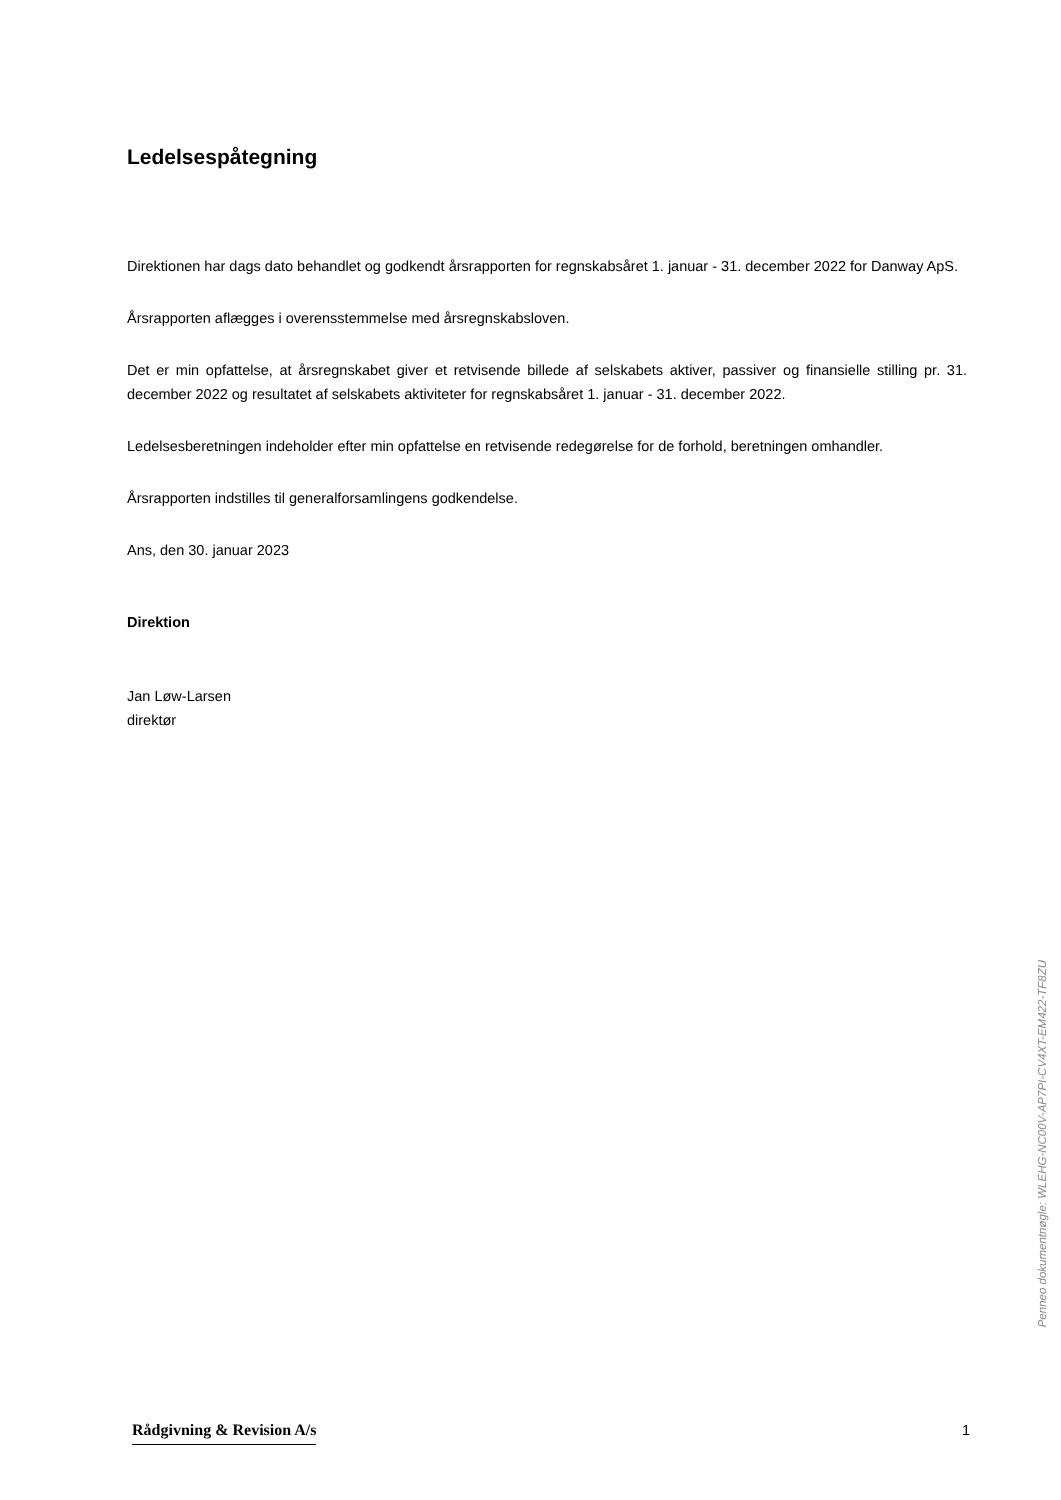Ledelsespåtegning
Direktionen har dags dato behandlet og godkendt årsrapporten for regnskabsåret 1. januar - 31. december 2022 for Danway ApS.
Årsrapporten aflægges i overensstemmelse med årsregnskabsloven.
Det er min opfattelse, at årsregnskabet giver et retvisende billede af selskabets aktiver, passiver og finansielle stilling pr. 31. december 2022 og resultatet af selskabets aktiviteter for regnskabsåret 1. januar - 31. december 2022.
Ledelsesberetningen indeholder efter min opfattelse en retvisende redegørelse for de forhold, beretningen omhandler.
Årsrapporten indstilles til generalforsamlingens godkendelse.
Ans, den 30. januar 2023
Direktion
Jan Løw-Larsen
direktør
Penneo dokumentnøgle: WLEHG-NC00V-AP7PI-CV4XT-EM422-TF8ZU
Rådgivning & Revision A/s 1